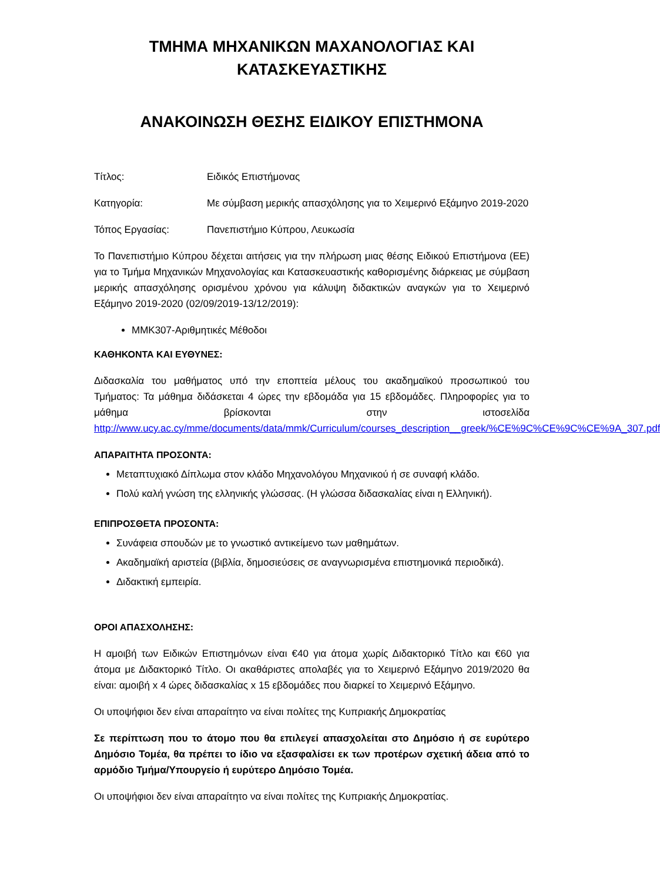ΤΜΗΜΑ ΜΗΧΑΝΙΚΩΝ ΜΑΧΑΝΟΛΟΓΙΑΣ ΚΑΙ
ΚΑΤΑΣΚΕΥΑΣΤΙΚΗΣ
ΑΝΑΚΟΙΝΩΣΗ ΘΕΣΗΣ ΕΙΔΙΚΟΥ ΕΠΙΣΤΗΜΟΝΑ
Τίτλος: Ειδικός Επιστήμονας
Κατηγορία: Με σύμβαση μερικής απασχόλησης για το Χειμερινό Εξάμηνο 2019-2020
Τόπος Εργασίας: Πανεπιστήμιο Κύπρου, Λευκωσία
Το Πανεπιστήμιο Κύπρου δέχεται αιτήσεις για την πλήρωση μιας θέσης Ειδικού Επιστήμονα (ΕΕ) για το Τμήμα Μηχανικών Μηχανολογίας και Κατασκευαστικής καθορισμένης διάρκειας με σύμβαση μερικής απασχόλησης ορισμένου χρόνου για κάλυψη διδακτικών αναγκών για το Χειμερινό Εξάμηνο 2019-2020 (02/09/2019-13/12/2019):
ΜΜΚ307-Αριθμητικές Μέθοδοι
ΚΑΘΗΚΟΝΤΑ ΚΑΙ ΕΥΘΥΝΕΣ:
Διδασκαλία του μαθήματος υπό την εποπτεία μέλους του ακαδημαϊκού προσωπικού του Τμήματος: Τα μάθημα διδάσκεται 4 ώρες την εβδομάδα για 15 εβδομάδες. Πληροφορίες για το μάθημα βρίσκονται στην ιστοσελίδα http://www.ucy.ac.cy/mme/documents/data/mmk/Curriculum/courses_description__greek/%CE%9C%CE%9C%CE%9A_307.pdf
ΑΠΑΡΑΙΤΗΤΑ ΠΡΟΣΟΝΤΑ:
Μεταπτυχιακό Δίπλωμα στον κλάδο Μηχανολόγου Μηχανικού ή σε συναφή κλάδο.
Πολύ καλή γνώση της ελληνικής γλώσσας. (Η γλώσσα διδασκαλίας είναι η Ελληνική).
ΕΠΙΠΡΟΣΘΕΤΑ ΠΡΟΣΟΝΤΑ:
Συνάφεια σπουδών με το γνωστικό αντικείμενο των μαθημάτων.
Ακαδημαϊκή αριστεία (βιβλία, δημοσιεύσεις σε αναγνωρισμένα επιστημονικά περιοδικά).
Διδακτική εμπειρία.
ΟΡΟΙ ΑΠΑΣΧΟΛΗΣΗΣ:
Η αμοιβή των Ειδικών Επιστημόνων είναι €40 για άτομα χωρίς Διδακτορικό Τίτλο και €60 για άτομα με Διδακτορικό Τίτλο. Οι ακαθάριστες απολαβές για το Χειμερινό Εξάμηνο 2019/2020 θα είναι: αμοιβή x 4 ώρες διδασκαλίας x 15 εβδομάδες που διαρκεί το Χειμερινό Εξάμηνο.
Οι υποψήφιοι δεν είναι απαραίτητο να είναι πολίτες της Κυπριακής Δημοκρατίας
Σε περίπτωση που το άτομο που θα επιλεγεί απασχολείται στο Δημόσιο ή σε ευρύτερο Δημόσιο Τομέα, θα πρέπει το ίδιο να εξασφαλίσει εκ των προτέρων σχετική άδεια από το αρμόδιο Τμήμα/Υπουργείο ή ευρύτερο Δημόσιο Τομέα.
Οι υποψήφιοι δεν είναι απαραίτητο να είναι πολίτες της Κυπριακής Δημοκρατίας.